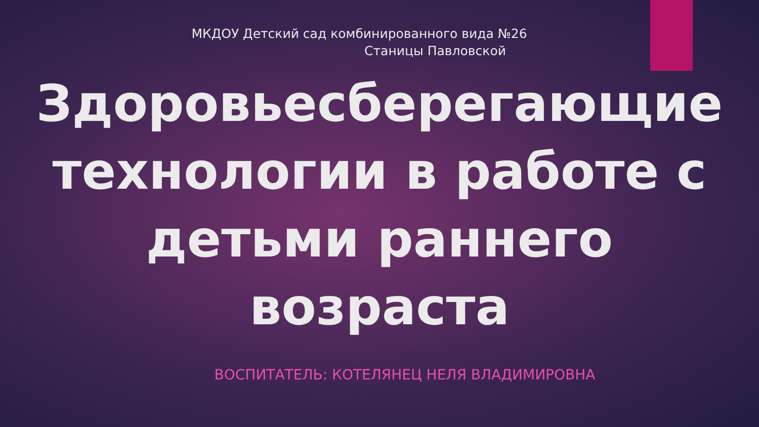МКДОУ Детский сад комбинированного вида №26
Станицы Павловской
Здоровьесберегающие технологии в работе с детьми раннего возраста
ВОСПИТАТЕЛЬ: КОТЕЛЯНЕЦ НЕЛЯ ВЛАДИМИРОВНА